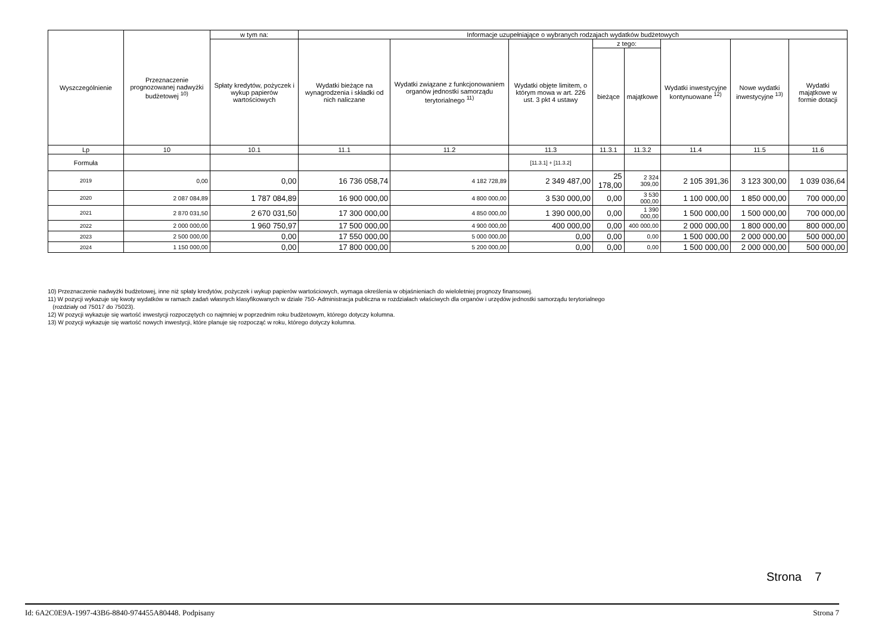| Wyszczególnienie | Przeznaczenie prognozowanej nadwyżki budżetowej <sup>10)</sup> | w tym na: | Informacje uzupełniające o wybranych rodzajach wydatków budżetowych | | | | | | | |
| --- | --- | --- | --- | --- | --- | --- | --- | --- | --- | --- |
| | | Spłaty kredytów, pożyczek i wykup papierów wartościowych | Wydatki bieżące na wynagrodzenia i składki od nich naliczane | Wydatki związane z funkcjonowaniem organów jednostki samorządu terytorialnego <sup>11)</sup> | Wydatki objęte limitem, o którym mowa w art. 226 ust. 3 pkt 4 ustawy | z tego: | | Wydatki inwestycyjne kontynuowane <sup>12)</sup> | Nowe wydatki inwestycyjne <sup>13)</sup> | Wydatki majątkowe w formie dotacji |
| | | | | | | bieżące | majątkowe | | | |
| Lp | 10 | 10.1 | 11.1 | 11.2 | 11.3 | 11.3.1 | 11.3.2 | 11.4 | 11.5 | 11.6 |
| Formuła | | | | | [11.3.1] + [11.3.2] | | | | | |
| 2019 | 0,00 | 0,00 | 16 736 058,74 | 4 182 728,89 | 2 349 487,00 | 25 178,00 | 2 324 309,00 | 2 105 391,36 | 3 123 300,00 | 1 039 036,64 |
| 2020 | 2 087 084,89 | 1 787 084,89 | 16 900 000,00 | 4 800 000,00 | 3 530 000,00 | 0,00 | 3 530 000,00 | 1 100 000,00 | 1 850 000,00 | 700 000,00 |
| 2021 | 2 870 031,50 | 2 670 031,50 | 17 300 000,00 | 4 850 000,00 | 1 390 000,00 | 0,00 | 1 390 000,00 | 1 500 000,00 | 1 500 000,00 | 700 000,00 |
| 2022 | 2 000 000,00 | 1 960 750,97 | 17 500 000,00 | 4 900 000,00 | 400 000,00 | 0,00 | 400 000,00 | 2 000 000,00 | 1 800 000,00 | 800 000,00 |
| 2023 | 2 500 000,00 | 0,00 | 17 550 000,00 | 5 000 000,00 | 0,00 | 0,00 | 0,00 | 1 500 000,00 | 2 000 000,00 | 500 000,00 |
| 2024 | 1 150 000,00 | 0,00 | 17 800 000,00 | 5 200 000,00 | 0,00 | 0,00 | 0,00 | 1 500 000,00 | 2 000 000,00 | 500 000,00 |
10) Przeznaczenie nadwyżki budżetowej, inne niż spłaty kredytów, pożyczek i wykup papierów wartościowych, wymaga określenia w objaśnieniach do wieloletniej prognozy finansowej.
11) W pozycji wykazuje się kwoty wydatków w ramach zadań własnych klasyfikowanych w dziale 750- Administracja publiczna w rozdziałach właściwych dla organów i urzędów jednostki samorządu terytorialnego
(rozdziały od 75017 do 75023).
12) W pozycji wykazuje się wartość inwestycji rozpoczętych co najmniej w poprzednim roku budżetowym, którego dotyczy kolumna.
13) W pozycji wykazuje się wartość nowych inwestycji, które planuje się rozpocząć w roku, którego dotyczy kolumna.
Strona 7
Id: 6A2C0E9A-1997-43B6-8840-974455A80448. Podpisany Strona 7